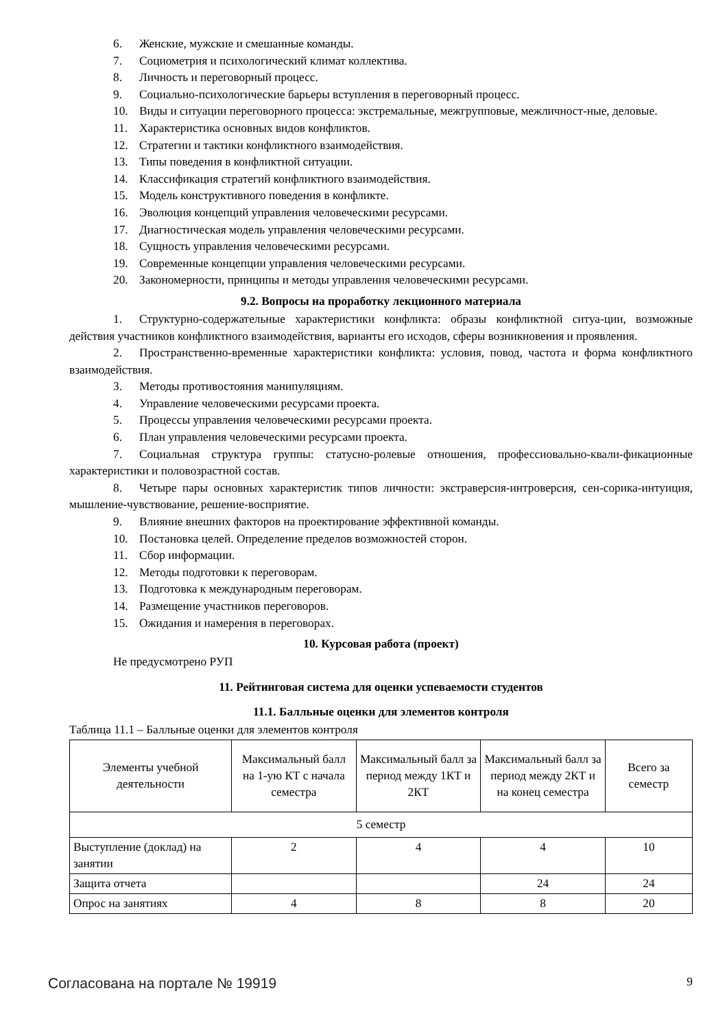6. Женские, мужские и смешанные команды.
7. Социометрия и психологический климат коллектива.
8. Личность и переговорный процесс.
9. Социально-психологические барьеры вступления в переговорный процесс.
10. Виды и ситуации переговорного процесса: экстремальные, межгрупповые, межличност-ные, деловые.
11. Характеристика основных видов конфликтов.
12. Стратегии и тактики конфликтного взаимодействия.
13. Типы поведения в конфликтной ситуации.
14. Классификация стратегий конфликтного взаимодействия.
15. Модель конструктивного поведения в конфликте.
16. Эволюция концепций управления человеческими ресурсами.
17. Диагностическая модель управления человеческими ресурсами.
18. Сущность управления человеческими ресурсами.
19. Современные концепции управления человеческими ресурсами.
20. Закономерности, принципы и методы управления человеческими ресурсами.
9.2. Вопросы на проработку лекционного материала
1. Структурно-содержательные характеристики конфликта: образы конфликтной ситуа-ции, возможные действия участников конфликтного взаимодействия, варианты его исходов, сферы возникновения и проявления.
2. Пространственно-временные характеристики конфликта: условия, повод, частота и форма конфликтного взаимодействия.
3. Методы противостояния манипуляциям.
4. Управление человеческими ресурсами проекта.
5. Процессы управления человеческими ресурсами проекта.
6. План управления человеческими ресурсами проекта.
7. Социальная структура группы: статусно-ролевые отношения, профессиовально-квали-фикационные характеристики и половозрастной состав.
8. Четыре пары основных характеристик типов личности: экстраверсия-интроверсия, сен-сорика-интуиция, мышление-чувствование, решение-восприятие.
9. Влияние внешних факторов на проектирование эффективной команды.
10. Постановка целей. Определение пределов возможностей сторон.
11. Сбор информации.
12. Методы подготовки к переговорам.
13. Подготовка к международным переговорам.
14. Размещение участников переговоров.
15. Ожидания и намерения в переговорах.
10. Курсовая работа (проект)
Не предусмотрено РУП
11. Рейтинговая система для оценки успеваемости студентов
11.1. Балльные оценки для элементов контроля
Таблица 11.1 – Балльные оценки для элементов контроля
| Элементы учебной деятельности | Максимальный балл на 1-ую КТ с начала семестра | Максимальный балл за период между 1КТ и 2КТ | Максимальный балл за период между 2КТ и на конец семестра | Всего за семестр |
| --- | --- | --- | --- | --- |
| 5 семестр | | | | |
| Выступление (доклад) на занятии | 2 | 4 | 4 | 10 |
| Защита отчета | | | 24 | 24 |
| Опрос на занятиях | 4 | 8 | 8 | 20 |
Согласована на портале № 19919 9